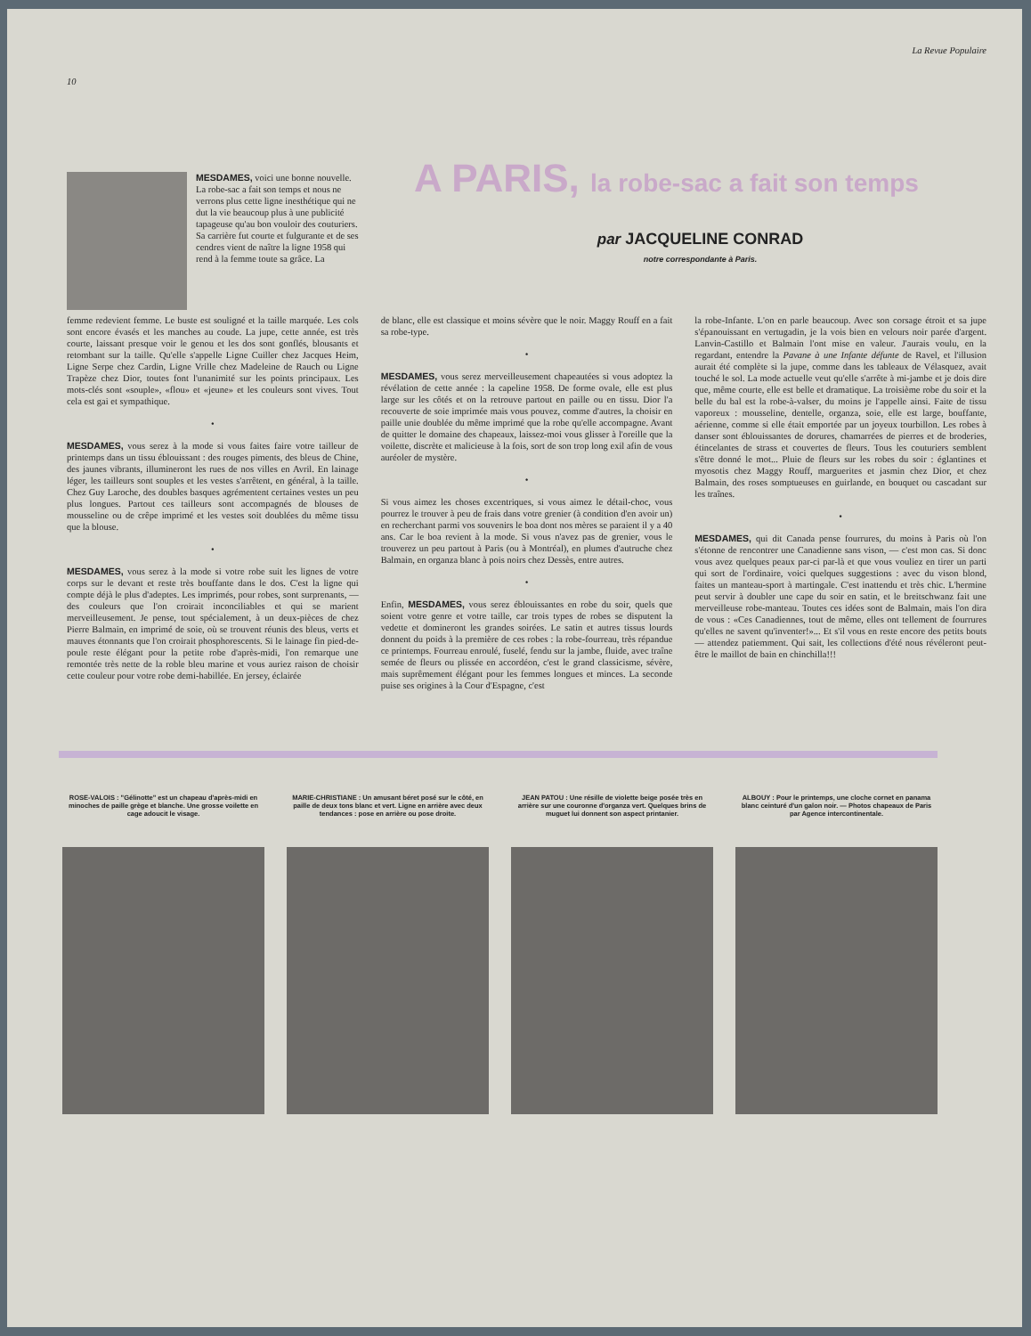10 La Revue Populaire
MESDAMES, voici une bonne nouvelle. La robe-sac a fait son temps et nous ne verrons plus cette ligne inesthétique qui ne dut la vie beaucoup plus à une publicité tapageuse qu'au bon vouloir des couturiers. Sa carrière fut courte et fulgurante et de ses cendres vient de naître la ligne 1958 qui rend à la femme toute sa grâce. La
A PARIS, la robe-sac a fait son temps
par JACQUELINE CONRAD
notre correspondante à Paris.
femme redevient femme. Le buste est souligné et la taille marquée. Les cols sont encore évasés et les manches au coude. La jupe, cette année, est très courte, laissant presque voir le genou et les dos sont gonflés, blousants et retombant sur la taille. Qu'elle s'appelle Ligne Cuiller chez Jacques Heim, Ligne Serpe chez Cardin, Ligne Vrille chez Madeleine de Rauch ou Ligne Trapèze chez Dior, toutes font l'unanimité sur les points principaux. Les mots-clés sont «souple», «flou» et «jeune» et les couleurs sont vives. Tout cela est gai et sympathique.
•
MESDAMES, vous serez à la mode si vous faites faire votre tailleur de printemps dans un tissu éblouissant : des rouges piments, des bleus de Chine, des jaunes vibrants, illumineront les rues de nos villes en Avril. En lainage léger, les tailleurs sont souples et les vestes s'arrêtent, en général, à la taille. Chez Guy Laroche, des doubles basques agrémentent certaines vestes un peu plus longues. Partout ces tailleurs sont accompagnés de blouses de mousseline ou de crêpe imprimé et les vestes soit doublées du même tissu que la blouse.
•
MESDAMES, vous serez à la mode si votre robe suit les lignes de votre corps sur le devant et reste très bouffante dans le dos. C'est la ligne qui compte déjà le plus d'adeptes. Les imprimés, pour robes, sont surprenants, — des couleurs que l'on croirait inconciliables et qui se marient merveilleusement. Je pense, tout spécialement, à un deux-pièces de chez Pierre Balmain, en imprimé de soie, où se trouvent réunis des bleus, verts et mauves étonnants que l'on croirait phosphorescents. Si le lainage fin pied-de-poule reste élégant pour la petite robe d'après-midi, l'on remarque une remontée très nette de la roble bleu marine et vous auriez raison de choisir cette couleur pour votre robe demi-habillée. En jersey, éclairée
de blanc, elle est classique et moins sévère que le noir. Maggy Rouff en a fait sa robe-type.
•
MESDAMES, vous serez merveilleusement chapeautées si vous adoptez la révélation de cette année : la capeline 1958. De forme ovale, elle est plus large sur les côtés et on la retrouve partout en paille ou en tissu. Dior l'a recouverte de soie imprimée mais vous pouvez, comme d'autres, la choisir en paille unie doublée du même imprimé que la robe qu'elle accompagne. Avant de quitter le domaine des chapeaux, laissez-moi vous glisser à l'oreille que la voilette, discrète et malicieuse à la fois, sort de son trop long exil afin de vous auréoler de mystère.
•
Si vous aimez les choses excentriques, si vous aimez le détail-choc, vous pourrez le trouver à peu de frais dans votre grenier (à condition d'en avoir un) en recherchant parmi vos souvenirs le boa dont nos mères se paraient il y a 40 ans. Car le boa revient à la mode. Si vous n'avez pas de grenier, vous le trouverez un peu partout à Paris (ou à Montréal), en plumes d'autruche chez Balmain, en organza blanc à pois noirs chez Dessès, entre autres.
•
Enfin, MESDAMES, vous serez éblouissantes en robe du soir, quels que soient votre genre et votre taille, car trois types de robes se disputent la vedette et domineront les grandes soirées. Le satin et autres tissus lourds donnent du poids à la première de ces robes : la robe-fourreau, très répandue ce printemps. Fourreau enroulé, fuselé, fendu sur la jambe, fluide, avec traîne semée de fleurs ou plissée en accordéon, c'est le grand classicisme, sévère, mais suprêmement élégant pour les femmes longues et minces. La seconde puise ses origines à la Cour d'Espagne, c'est
la robe-Infante. L'on en parle beaucoup. Avec son corsage étroit et sa jupe s'épanouissant en vertugadin, je la vois bien en velours noir parée d'argent. Lanvin-Castillo et Balmain l'ont mise en valeur. J'aurais voulu, en la regardant, entendre la Pavane à une Infante défunte de Ravel, et l'illusion aurait été complète si la jupe, comme dans les tableaux de Vélasquez, avait touché le sol. La mode actuelle veut qu'elle s'arrête à mi-jambe et je dois dire que, même courte, elle est belle et dramatique. La troisième robe du soir et la belle du bal est la robe-à-valser, du moins je l'appelle ainsi. Faite de tissu vaporeux : mousseline, dentelle, organza, soie, elle est large, bouffante, aérienne, comme si elle était emportée par un joyeux tourbillon. Les robes à danser sont éblouissantes de dorures, chamarrées de pierres et de broderies, étincelantes de strass et couvertes de fleurs. Tous les couturiers semblent s'être donné le mot... Pluie de fleurs sur les robes du soir : églantines et myosotis chez Maggy Rouff, marguerites et jasmin chez Dior, et chez Balmain, des roses somptueuses en guirlande, en bouquet ou cascadant sur les traînes.
•
MESDAMES, qui dit Canada pense fourrures, du moins à Paris où l'on s'étonne de rencontrer une Canadienne sans vison, — c'est mon cas. Si donc vous avez quelques peaux par-ci par-là et que vous vouliez en tirer un parti qui sort de l'ordinaire, voici quelques suggestions : avec du vison blond, faites un manteau-sport à martingale. C'est inattendu et très chic. L'hermine peut servir à doubler une cape du soir en satin, et le breitschwanz fait une merveilleuse robe-manteau. Toutes ces idées sont de Balmain, mais l'on dira de vous : «Ces Canadiennes, tout de même, elles ont tellement de fourrures qu'elles ne savent qu'inventer!»... Et s'il vous en reste encore des petits bouts — attendez patiemment. Qui sait, les collections d'été nous révéleront peut-être le maillot de bain en chinchilla!!!
ROSE-VALOIS : "Gélinotte" est un chapeau d'après-midi en minoches de paille grège et blanche. Une grosse voilette en cage adoucit le visage.
MARIE-CHRISTIANE : Un amusant béret posé sur le côté, en paille de deux tons blanc et vert. Ligne en arrière avec deux tendances : pose en arrière ou pose droite.
JEAN PATOU : Une résille de violette beige posée très en arrière sur une couronne d'organza vert. Quelques brins de muguet lui donnent son aspect printanier.
ALBOUY : Pour le printemps, une cloche cornet en panama blanc ceinturé d'un galon noir. — Photos chapeaux de Paris par Agence intercontinentale.